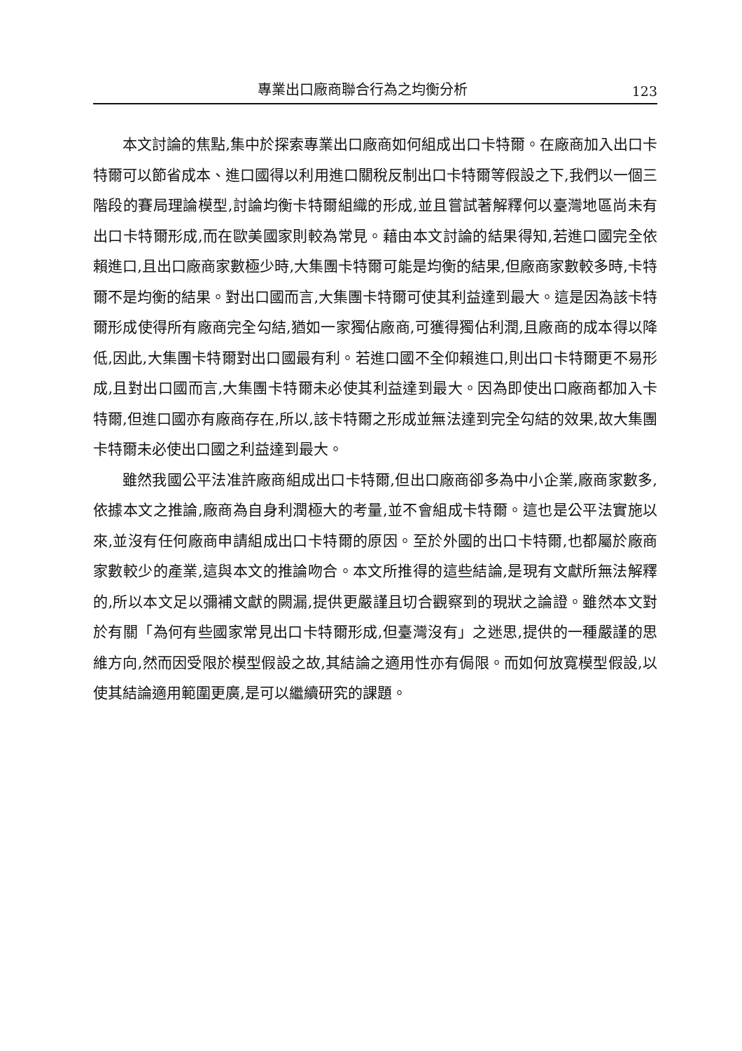專業出口廠商聯合行為之均衡分析 123
本文討論的焦點,集中於探索專業出口廠商如何組成出口卡特爾。在廠商加入出口卡特爾可以節省成本、進口國得以利用進口關稅反制出口卡特爾等假設之下,我們以一個三階段的賽局理論模型,討論均衡卡特爾組織的形成,並且嘗試著解釋何以臺灣地區尚未有出口卡特爾形成,而在歐美國家則較為常見。藉由本文討論的結果得知,若進口國完全依賴進口,且出口廠商家數極少時,大集團卡特爾可能是均衡的結果,但廠商家數較多時,卡特爾不是均衡的結果。對出口國而言,大集團卡特爾可使其利益達到最大。這是因為該卡特爾形成使得所有廠商完全勾結,猶如一家獨佔廠商,可獲得獨佔利潤,且廠商的成本得以降低,因此,大集團卡特爾對出口國最有利。若進口國不全仰賴進口,則出口卡特爾更不易形成,且對出口國而言,大集團卡特爾未必使其利益達到最大。因為即使出口廠商都加入卡特爾,但進口國亦有廠商存在,所以,該卡特爾之形成並無法達到完全勾結的效果,故大集團卡特爾未必使出口國之利益達到最大。
雖然我國公平法准許廠商組成出口卡特爾,但出口廠商卻多為中小企業,廠商家數多,依據本文之推論,廠商為自身利潤極大的考量,並不會組成卡特爾。這也是公平法實施以來,並沒有任何廠商申請組成出口卡特爾的原因。至於外國的出口卡特爾,也都屬於廠商家數較少的產業,這與本文的推論吻合。本文所推得的這些結論,是現有文獻所無法解釋的,所以本文足以彌補文獻的闕漏,提供更嚴謹且切合觀察到的現狀之論證。雖然本文對於有關「為何有些國家常見出口卡特爾形成,但臺灣沒有」之迷思,提供的一種嚴謹的思維方向,然而因受限於模型假設之故,其結論之適用性亦有侷限。而如何放寬模型假設,以使其結論適用範圍更廣,是可以繼續研究的課題。